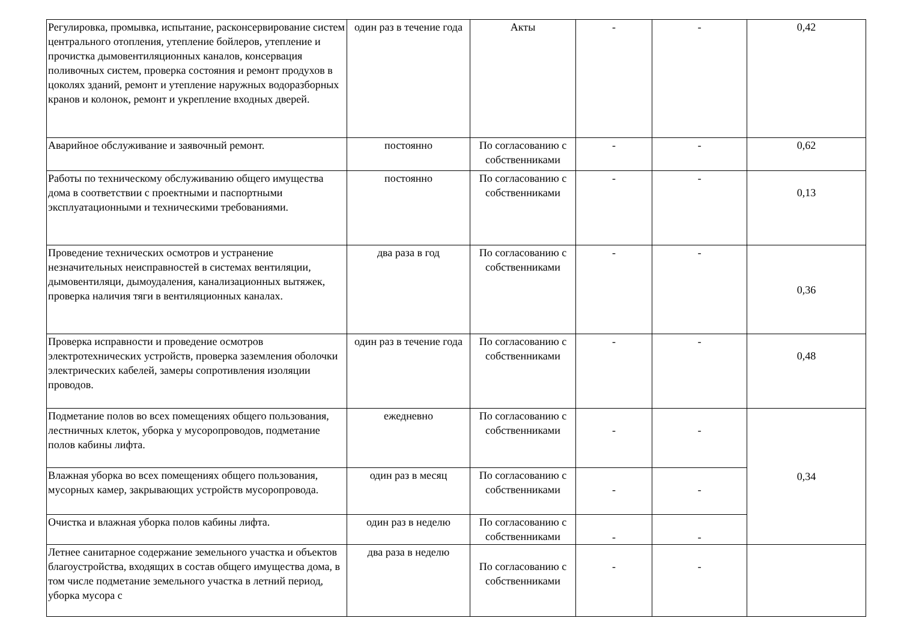| Регулировка, промывка, испытание, расконсервирование систем центрального отопления, утепление бойлеров, утепление и прочистка дымовентиляционных каналов, консервация поливочных систем, проверка состояния и ремонт продухов в цоколях зданий, ремонт и утепление наружных водоразборных кранов и колонок, ремонт и укрепление входных дверей. | один раз в течение года | Акты | - | - | 0,42 |
| Аварийное обслуживание и заявочный ремонт. | постоянно | По согласованию с собственниками | - | - | 0,62 |
| Работы по техническому обслуживанию общего имущества дома в соответствии с проектными и паспортными эксплуатационными и техническими требованиями. | постоянно | По согласованию с собственниками | - | - | 0,13 |
| Проведение технических осмотров и устранение незначительных неисправностей в системах вентиляции, дымовентиляци, дымоудаления, канализационных вытяжек, проверка наличия тяги в вентиляционных каналах. | два раза в год | По согласованию с собственниками | - | - | 0,36 |
| Проверка исправности и проведение осмотров электротехнических устройств, проверка заземления оболочки электрических кабелей, замеры сопротивления изоляции проводов. | один раз в течение года | По согласованию с собственниками | - | - | 0,48 |
| Подметание полов во всех помещениях общего пользования, лестничных клеток, уборка у мусоропроводов, подметание полов кабины лифта. | ежедневно | По согласованию с собственниками | - | - | 0,34 |
| Влажная уборка во всех помещениях общего пользования, мусорных камер, закрывающих устройств мусоропровода. | один раз в месяц | По согласованию с собственниками | - | - | |
| Очистка и влажная уборка полов кабины лифта. | один раз в неделю | По согласованию с собственниками | - | - | |
| Летнее санитарное содержание земельного участка и объектов благоустройства, входящих в состав общего имущества дома, в том числе подметание земельного участка в летний период, уборка мусора с | два раза в неделю | По согласованию с собственниками | - | - | |